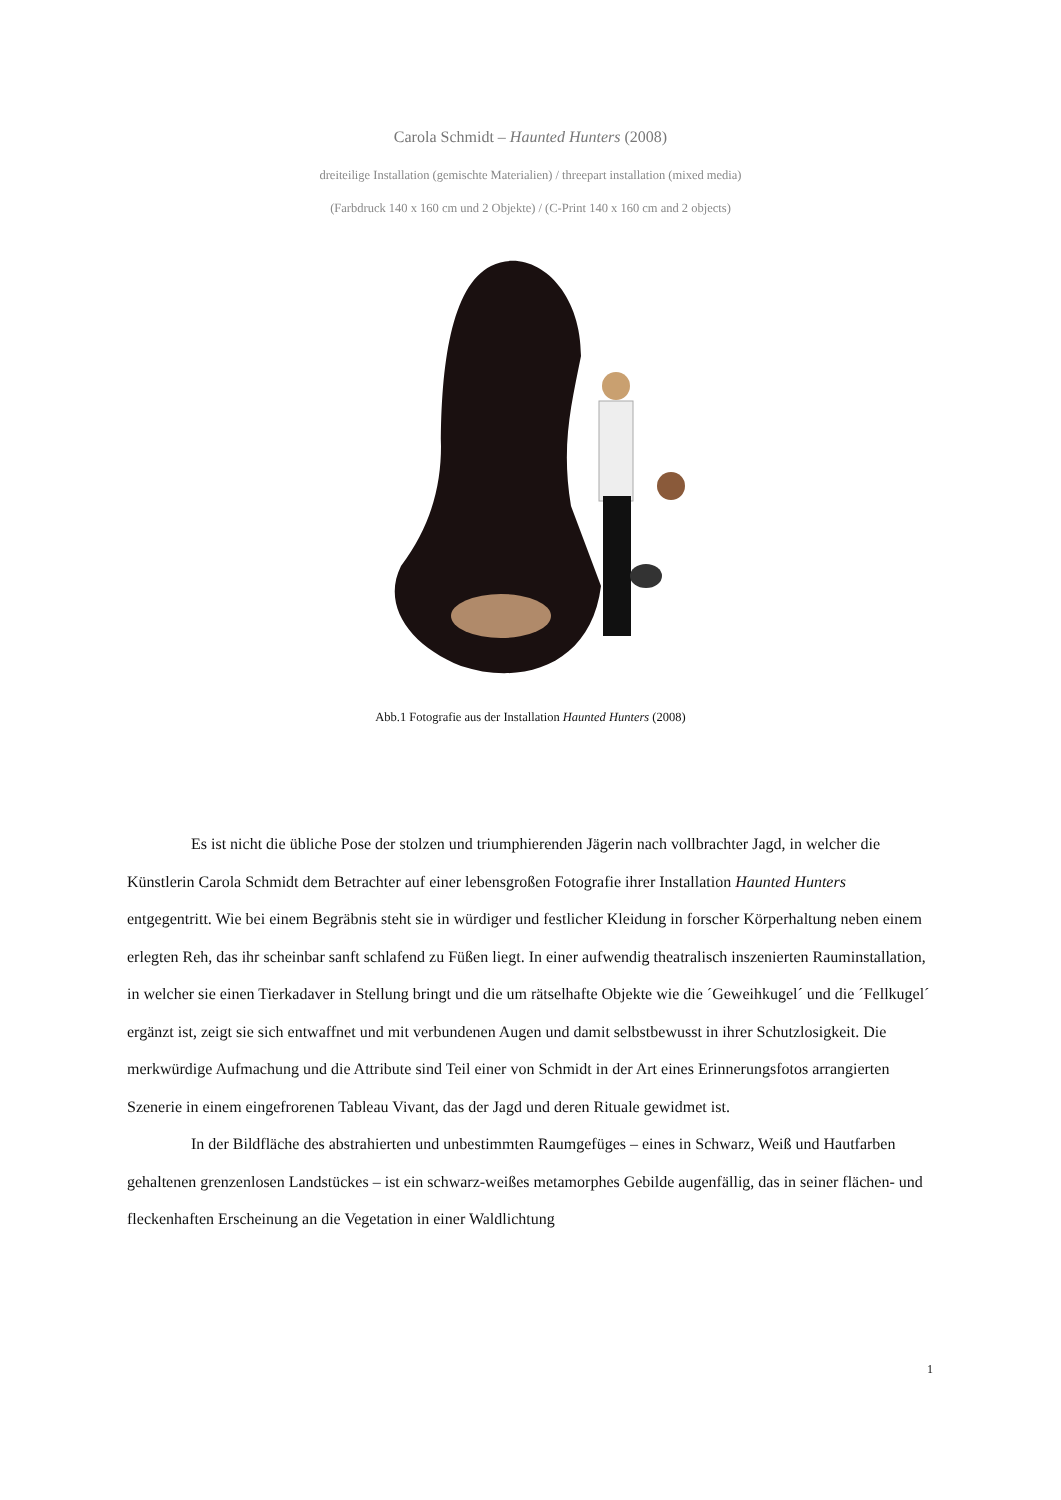Carola Schmidt – Haunted Hunters (2008)
dreiteilige Installation (gemischte Materialien) / threepart installation (mixed media)
(Farbdruck 140 x 160 cm und 2 Objekte) / (C-Print 140 x 160 cm and 2 objects)
Abb.1 Fotografie aus der Installation Haunted Hunters (2008)
Es ist nicht die übliche Pose der stolzen und triumphierenden Jägerin nach vollbrachter Jagd, in welcher die Künstlerin Carola Schmidt dem Betrachter auf einer lebensgroßen Fotografie ihrer Installation Haunted Hunters entgegentritt. Wie bei einem Begräbnis steht sie in würdiger und festlicher Kleidung in forscher Körperhaltung neben einem erlegten Reh, das ihr scheinbar sanft schlafend zu Füßen liegt. In einer aufwendig theatralisch inszenierten Rauminstallation, in welcher sie einen Tierkadaver in Stellung bringt und die um rätselhafte Objekte wie die ´Geweihkugel´ und die ´Fellkugel´ ergänzt ist, zeigt sie sich entwaffnet und mit verbundenen Augen und damit selbstbewusst in ihrer Schutzlosigkeit. Die merkwürdige Aufmachung und die Attribute sind Teil einer von Schmidt in der Art eines Erinnerungsfotos arrangierten Szenerie in einem eingefrorenen Tableau Vivant, das der Jagd und deren Rituale gewidmet ist.
In der Bildfläche des abstrahierten und unbestimmten Raumgefüges – eines in Schwarz, Weiß und Hautfarben gehaltenen grenzenlosen Landstückes – ist ein schwarz-weißes metamorphes Gebilde augenfällig, das in seiner flächen- und fleckenhaften Erscheinung an die Vegetation in einer Waldlichtung
1